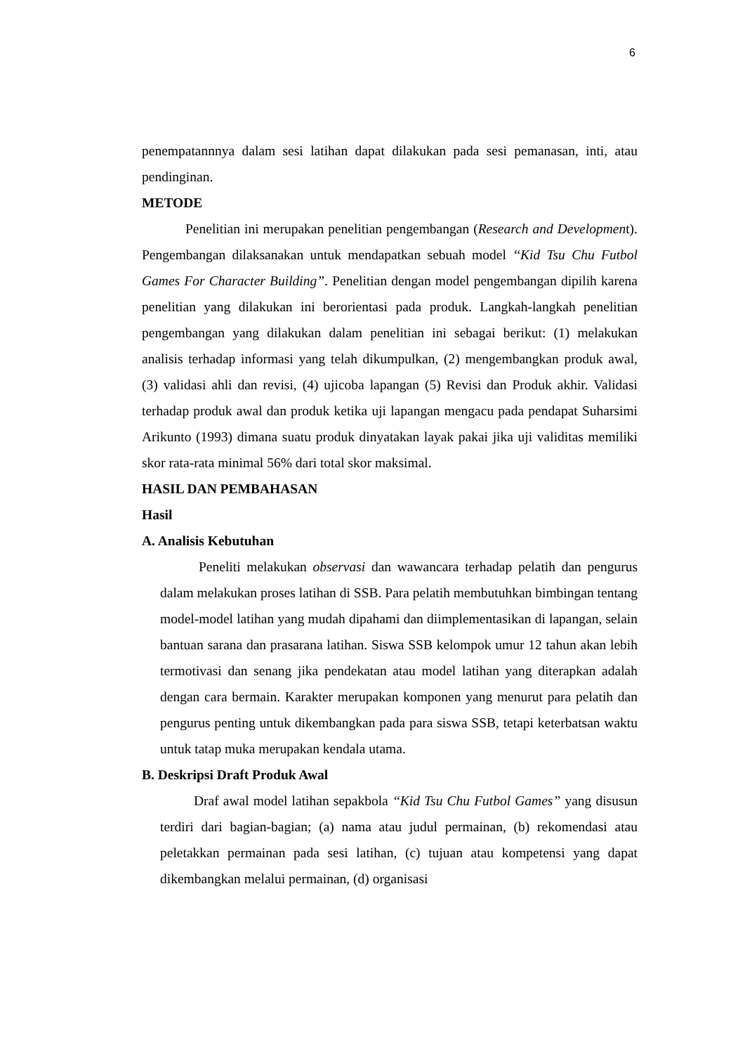6
penempatannnya dalam sesi latihan dapat dilakukan pada sesi pemanasan, inti, atau pendinginan.
METODE
Penelitian ini merupakan penelitian pengembangan (Research and Development). Pengembangan dilaksanakan untuk mendapatkan sebuah model ‘‘Kid Tsu Chu Futbol Games For Character Building”. Penelitian dengan model pengembangan dipilih karena penelitian yang dilakukan ini berorientasi pada produk. Langkah-langkah penelitian pengembangan yang dilakukan dalam penelitian ini sebagai berikut: (1) melakukan analisis terhadap informasi yang telah dikumpulkan, (2) mengembangkan produk awal, (3) validasi ahli dan revisi, (4) ujicoba lapangan (5) Revisi dan Produk akhir. Validasi terhadap produk awal dan produk ketika uji lapangan mengacu pada pendapat Suharsimi Arikunto (1993) dimana suatu produk dinyatakan layak pakai jika uji validitas memiliki skor rata-rata minimal 56% dari total skor maksimal.
HASIL DAN PEMBAHASAN
Hasil
A. Analisis Kebutuhan
Peneliti melakukan observasi dan wawancara terhadap pelatih dan pengurus dalam melakukan proses latihan di SSB. Para pelatih membutuhkan bimbingan tentang model-model latihan yang mudah dipahami dan diimplementasikan di lapangan, selain bantuan sarana dan prasarana latihan. Siswa SSB kelompok umur 12 tahun akan lebih termotivasi dan senang jika pendekatan atau model latihan yang diterapkan adalah dengan cara bermain. Karakter merupakan komponen yang menurut para pelatih dan pengurus penting untuk dikembangkan pada para siswa SSB, tetapi keterbatsan waktu untuk tatap muka merupakan kendala utama.
B. Deskripsi Draft Produk Awal
Draf awal model latihan sepakbola ‘‘Kid Tsu Chu Futbol Games” yang disusun terdiri dari bagian-bagian; (a) nama atau judul permainan, (b) rekomendasi atau peletakkan permainan pada sesi latihan, (c) tujuan atau kompetensi yang dapat dikembangkan melalui permainan, (d) organisasi